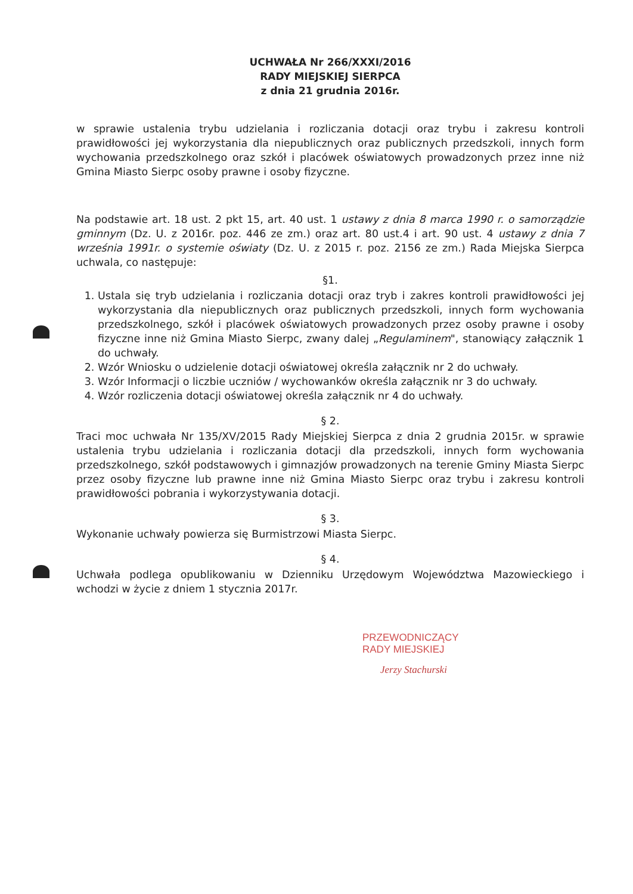UCHWAŁA Nr 266/XXXI/2016
RADY MIEJSKIEJ SIERPCA
z dnia 21 grudnia 2016r.
w sprawie ustalenia trybu udzielania i rozliczania dotacji oraz trybu i zakresu kontroli prawidłowości jej wykorzystania dla niepublicznych oraz publicznych przedszkoli, innych form wychowania przedszkolnego oraz szkół i placówek oświatowych prowadzonych przez inne niż Gmina Miasto Sierpc osoby prawne i osoby fizyczne.
Na podstawie art. 18 ust. 2 pkt 15, art. 40 ust. 1 ustawy z dnia 8 marca 1990 r. o samorządzie gminnym (Dz. U. z 2016r. poz. 446 ze zm.) oraz art. 80 ust.4 i art. 90 ust. 4 ustawy z dnia 7 września 1991r. o systemie oświaty (Dz. U. z 2015 r. poz. 2156 ze zm.) Rada Miejska Sierpca uchwala, co następuje:
§1.
1. Ustala się tryb udzielania i rozliczania dotacji oraz tryb i zakres kontroli prawidłowości jej wykorzystania dla niepublicznych oraz publicznych przedszkoli, innych form wychowania przedszkolnego, szkół i placówek oświatowych prowadzonych przez osoby prawne i osoby fizyczne inne niż Gmina Miasto Sierpc, zwany dalej „Regulaminem", stanowiący załącznik 1 do uchwały.
2. Wzór Wniosku o udzielenie dotacji oświatowej określa załącznik nr 2 do uchwały.
3. Wzór Informacji o liczbie uczniów / wychowanków określa załącznik nr 3 do uchwały.
4. Wzór rozliczenia dotacji oświatowej określa załącznik nr 4 do uchwały.
§ 2.
Traci moc uchwała Nr 135/XV/2015 Rady Miejskiej Sierpca z dnia 2 grudnia 2015r. w sprawie ustalenia trybu udzielania i rozliczania dotacji dla przedszkoli, innych form wychowania przedszkolnego, szkół podstawowych i gimnazjów prowadzonych na terenie Gminy Miasta Sierpc przez osoby fizyczne lub prawne inne niż Gmina Miasto Sierpc oraz trybu i zakresu kontroli prawidłowości pobrania i wykorzystywania dotacji.
§ 3.
Wykonanie uchwały powierza się Burmistrzowi Miasta Sierpc.
§ 4.
Uchwała podlega opublikowaniu w Dzienniku Urzędowym Województwa Mazowieckiego i wchodzi w życie z dniem 1 stycznia 2017r.
PRZEWODNICZĄCY
RADY MIEJSKIEJ
Jerzy Stachurski